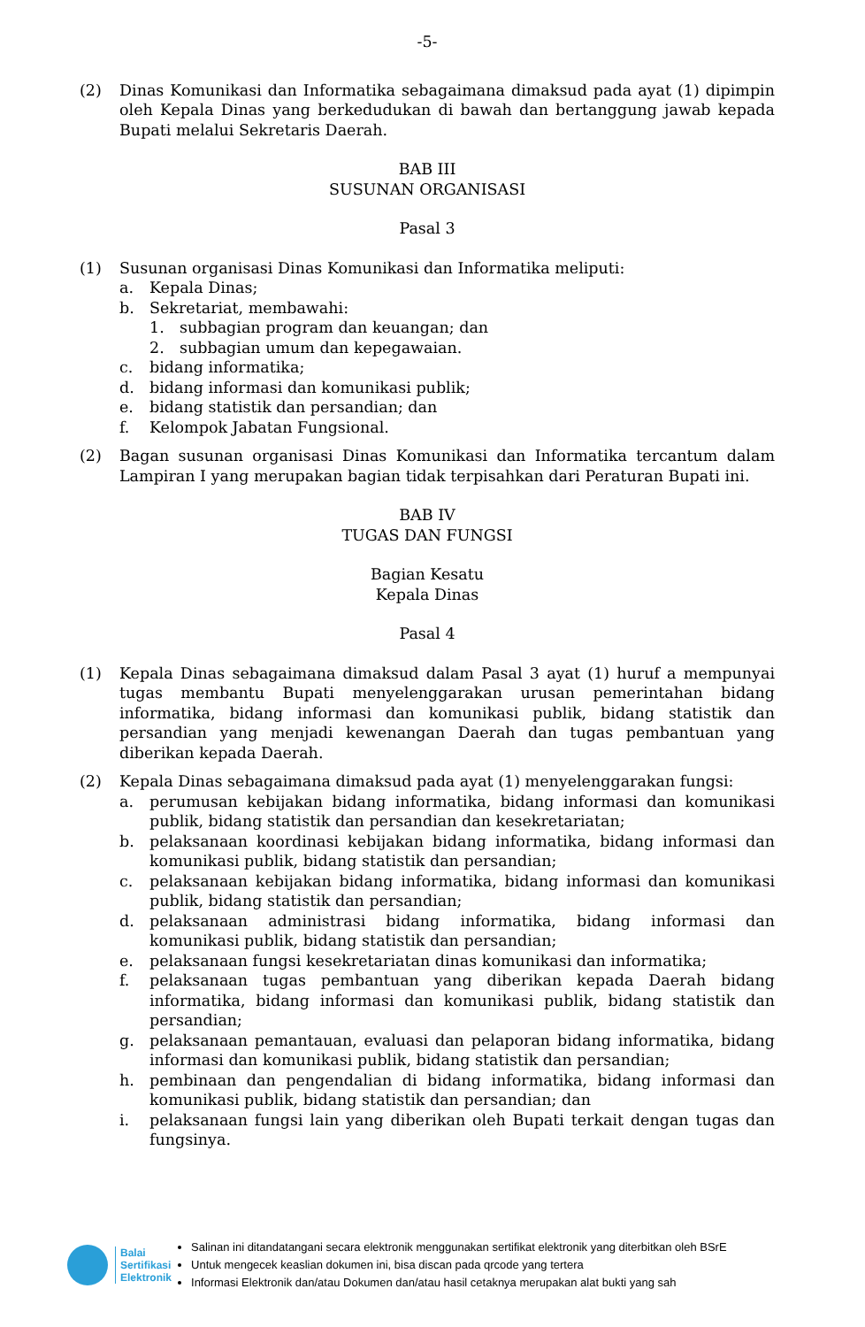-5-
(2) Dinas Komunikasi dan Informatika sebagaimana dimaksud pada ayat (1) dipimpin oleh Kepala Dinas yang berkedudukan di bawah dan bertanggung jawab kepada Bupati melalui Sekretaris Daerah.
BAB III
SUSUNAN ORGANISASI
Pasal 3
(1) Susunan organisasi Dinas Komunikasi dan Informatika meliputi:
a. Kepala Dinas;
b. Sekretariat, membawahi:
1. subbagian program dan keuangan; dan
2. subbagian umum dan kepegawaian.
c. bidang informatika;
d. bidang informasi dan komunikasi publik;
e. bidang statistik dan persandian; dan
f. Kelompok Jabatan Fungsional.
(2) Bagan susunan organisasi Dinas Komunikasi dan Informatika tercantum dalam Lampiran I yang merupakan bagian tidak terpisahkan dari Peraturan Bupati ini.
BAB IV
TUGAS DAN FUNGSI
Bagian Kesatu
Kepala Dinas
Pasal 4
(1) Kepala Dinas sebagaimana dimaksud dalam Pasal 3 ayat (1) huruf a mempunyai tugas membantu Bupati menyelenggarakan urusan pemerintahan bidang informatika, bidang informasi dan komunikasi publik, bidang statistik dan persandian yang menjadi kewenangan Daerah dan tugas pembantuan yang diberikan kepada Daerah.
(2) Kepala Dinas sebagaimana dimaksud pada ayat (1) menyelenggarakan fungsi:
a. perumusan kebijakan bidang informatika, bidang informasi dan komunikasi publik, bidang statistik dan persandian dan kesekretariatan;
b. pelaksanaan koordinasi kebijakan bidang informatika, bidang informasi dan komunikasi publik, bidang statistik dan persandian;
c. pelaksanaan kebijakan bidang informatika, bidang informasi dan komunikasi publik, bidang statistik dan persandian;
d. pelaksanaan administrasi bidang informatika, bidang informasi dan komunikasi publik, bidang statistik dan persandian;
e. pelaksanaan fungsi kesekretariatan dinas komunikasi dan informatika;
f. pelaksanaan tugas pembantuan yang diberikan kepada Daerah bidang informatika, bidang informasi dan komunikasi publik, bidang statistik dan persandian;
g. pelaksanaan pemantauan, evaluasi dan pelaporan bidang informatika, bidang informasi dan komunikasi publik, bidang statistik dan persandian;
h. pembinaan dan pengendalian di bidang informatika, bidang informasi dan komunikasi publik, bidang statistik dan persandian; dan
i. pelaksanaan fungsi lain yang diberikan oleh Bupati terkait dengan tugas dan fungsinya.
Balai
Sertifikasi
Elektronik
Salinan ini ditandatangani secara elektronik menggunakan sertifikat elektronik yang diterbitkan oleh BSrE
Untuk mengecek keaslian dokumen ini, bisa discan pada qrcode yang tertera
Informasi Elektronik dan/atau Dokumen dan/atau hasil cetaknya merupakan alat bukti yang sah